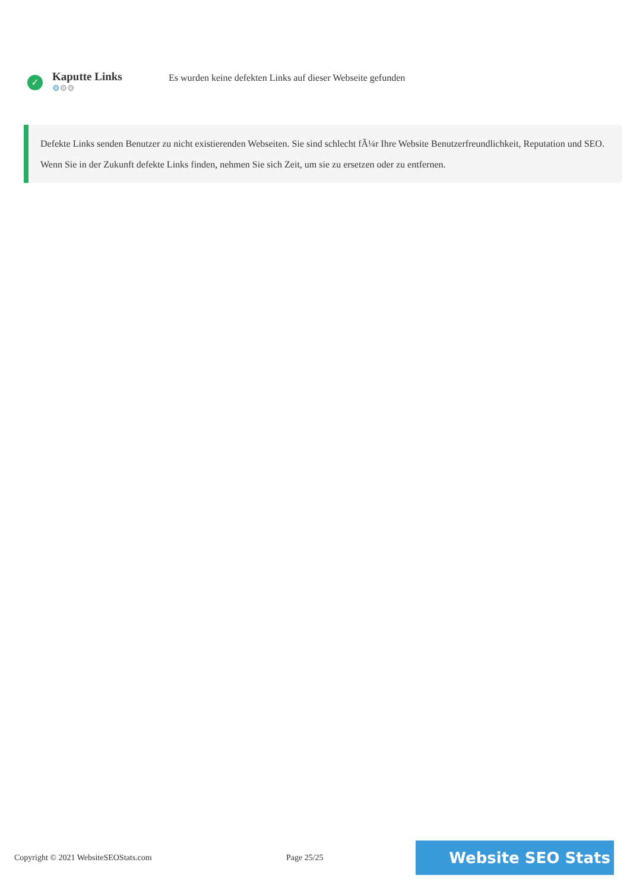✓
Kaputte Links
⚙⚙⚙
Es wurden keine defekten Links auf dieser Webseite gefunden
Defekte Links senden Benutzer zu nicht existierenden Webseiten. Sie sind schlecht fÃ¼r Ihre Website Benutzerfreundlichkeit, Reputation und SEO. Wenn Sie in der Zukunft defekte Links finden, nehmen Sie sich Zeit, um sie zu ersetzen oder zu entfernen.
Copyright © 2021 WebsiteSEOStats.com Page 25/25 Website SEO Stats